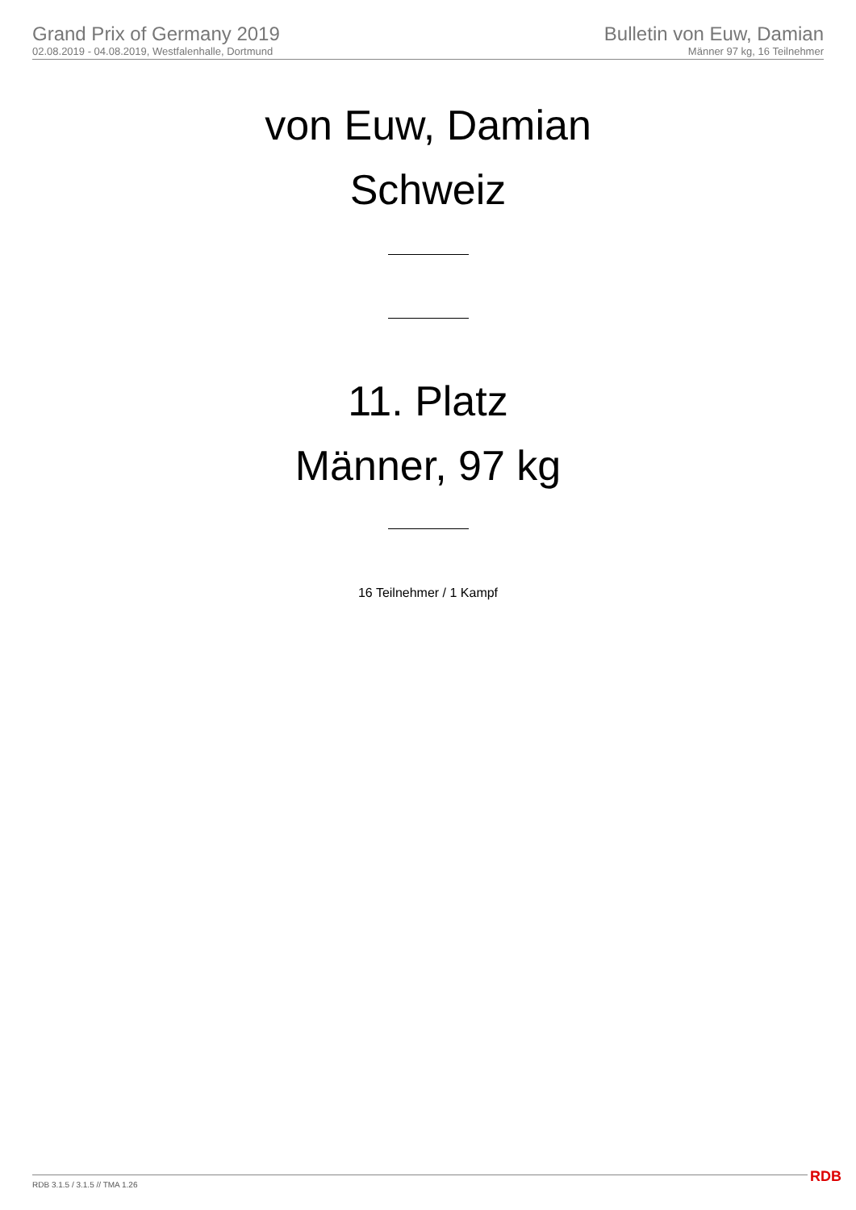Grand Prix of Germany 2019
02.08.2019 - 04.08.2019, Westfalenhalle, Dortmund
Bulletin von Euw, Damian
Männer 97 kg, 16 Teilnehmer
von Euw, Damian
Schweiz
11. Platz
Männer, 97 kg
16 Teilnehmer / 1 Kampf
RDB 3.1.5 / 3.1.5 // TMA 1.26 RDB